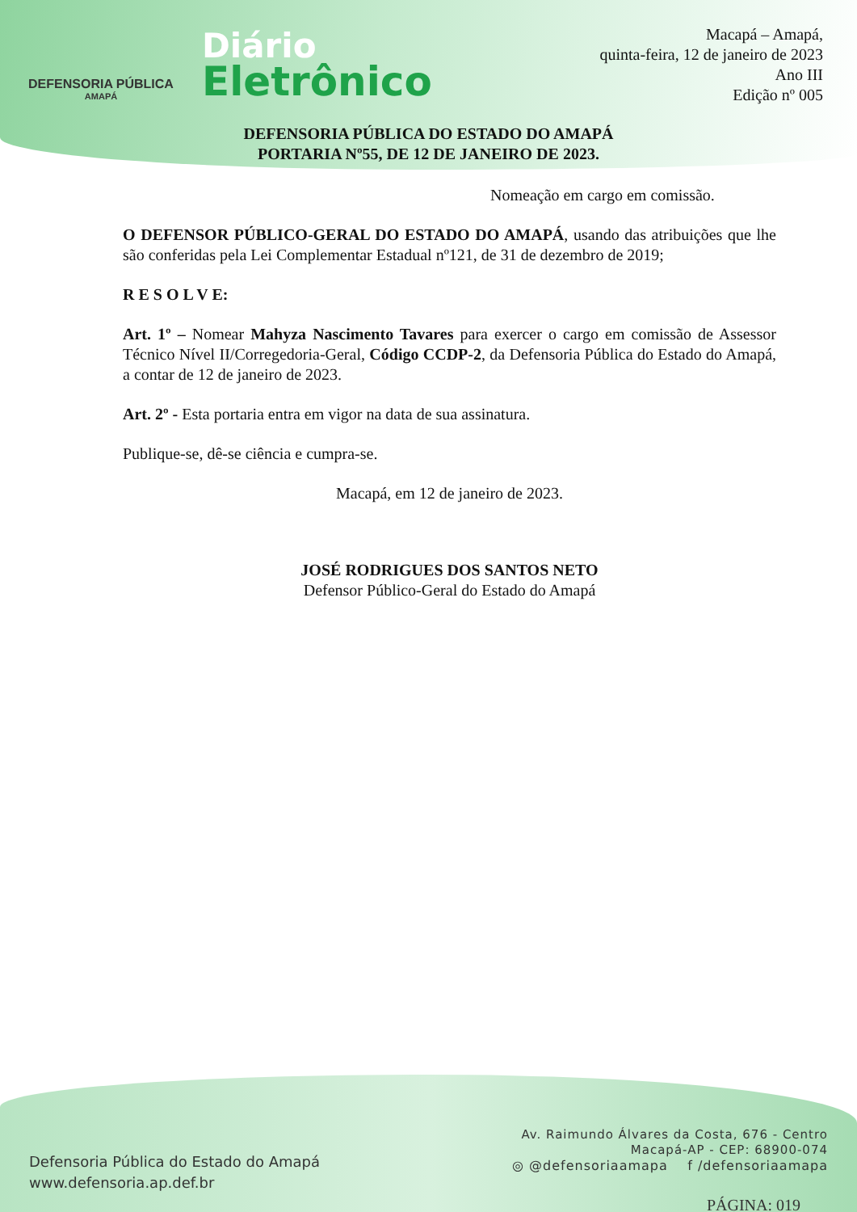DEFENSORIA PÚBLICA
AMAPÁ
Diário
Eletrônico
Macapá – Amapá,
quinta-feira, 12 de janeiro de 2023
Ano III
Edição nº 005
DEFENSORIA PÚBLICA DO ESTADO DO AMAPÁ
PORTARIA Nº55, DE 12 DE JANEIRO DE 2023.
Nomeação em cargo em comissão.
O DEFENSOR PÚBLICO-GERAL DO ESTADO DO AMAPÁ, usando das atribuições que lhe são conferidas pela Lei Complementar Estadual nº121, de 31 de dezembro de 2019;
R E S O L V E:
Art. 1º – Nomear Mahyza Nascimento Tavares para exercer o cargo em comissão de Assessor Técnico Nível II/Corregedoria-Geral, Código CCDP-2, da Defensoria Pública do Estado do Amapá, a contar de 12 de janeiro de 2023.
Art. 2º - Esta portaria entra em vigor na data de sua assinatura.
Publique-se, dê-se ciência e cumpra-se.
Macapá, em 12 de janeiro de 2023.
JOSÉ RODRIGUES DOS SANTOS NETO
Defensor Público-Geral do Estado do Amapá
Defensoria Pública do Estado do Amapá
www.defensoria.ap.def.br
Av. Raimundo Álvares da Costa, 676 - Centro
Macapá-AP - CEP: 68900-074
◎ @defensoriaamapa f /defensoriaamapa
PÁGINA: 019